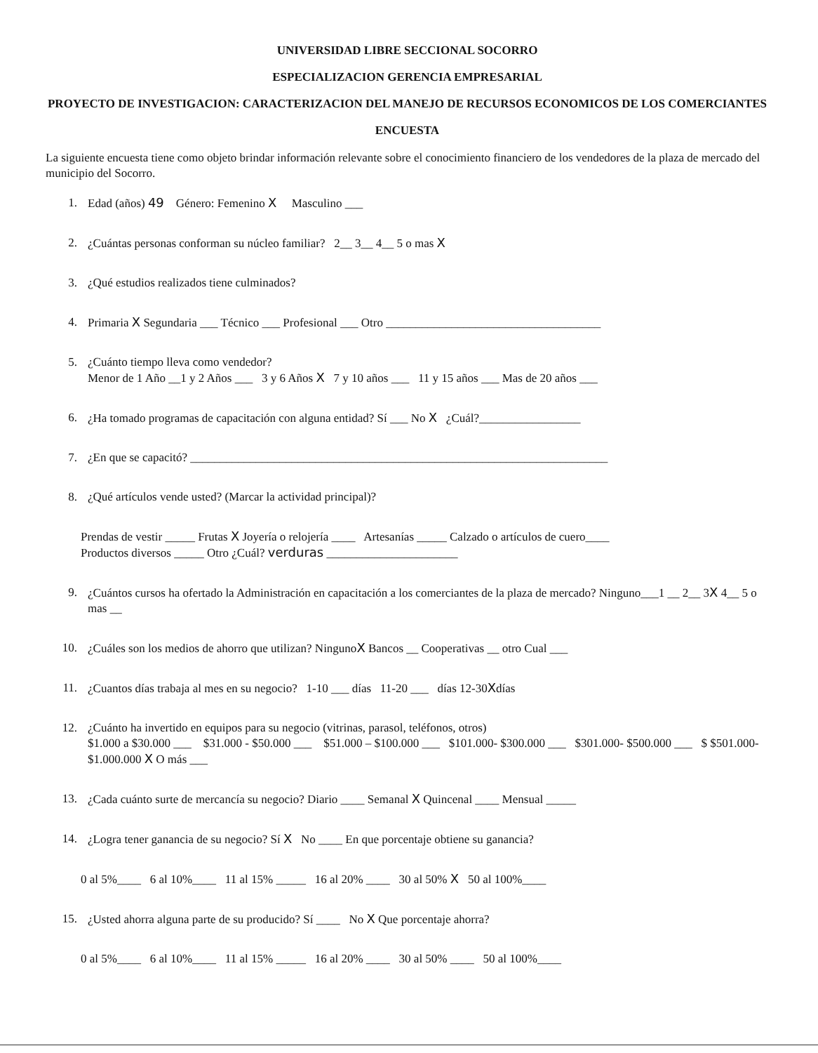UNIVERSIDAD LIBRE SECCIONAL SOCORRO
ESPECIALIZACION GERENCIA EMPRESARIAL
PROYECTO DE INVESTIGACION: CARACTERIZACION DEL MANEJO DE RECURSOS ECONOMICOS DE LOS COMERCIANTES
ENCUESTA
La siguiente encuesta tiene como objeto brindar información relevante sobre el conocimiento financiero de los vendedores de la plaza de mercado del municipio del Socorro.
1. Edad (años) 49 Género: Femenino X Masculino ___
2. ¿Cuántas personas conforman su núcleo familiar? 2__ 3__ 4__ 5 o mas X
3. ¿Qué estudios realizados tiene culminados?
4. Primaria X Segundaria ___ Técnico ___ Profesional ___ Otro ____________________________________
5. ¿Cuánto tiempo lleva como vendedor?
Menor de 1 Año __1 y 2 Años ___ 3 y 6 Años X 7 y 10 años ___ 11 y 15 años ___ Mas de 20 años ___
6. ¿Ha tomado programas de capacitación con alguna entidad? Sí ___ No X ¿Cuál?_________________
7. ¿En que se capacitó? ______________________________________________________________________
8. ¿Qué artículos vende usted? (Marcar la actividad principal)?
Prendas de vestir _____ Frutas X Joyería o relojería ____ Artesanías _____ Calzado o artículos de cuero____
Productos diversos _____ Otro ¿Cuál? verduras ______________________
9. ¿Cuántos cursos ha ofertado la Administración en capacitación a los comerciantes de la plaza de mercado? Ninguno___1 __ 2__ 3X 4__ 5 o mas __
10. ¿Cuáles son los medios de ahorro que utilizan? NingunoX Bancos __ Cooperativas __ otro Cual ___
11. ¿Cuantos días trabaja al mes en su negocio? 1-10 ___ días 11-20 ___ días 12-30Xdías
12. ¿Cuánto ha invertido en equipos para su negocio (vitrinas, parasol, teléfonos, otros)
$1.000 a $30.000 ___ $31.000 - $50.000 ___ $51.000 – $100.000 ___ $101.000- $300.000 ___ $301.000- $500.000 ___ $ $501.000- $1.000.000 X O más ___
13. ¿Cada cuánto surte de mercancía su negocio? Diario ____ Semanal X Quincenal ____ Mensual _____
14. ¿Logra tener ganancia de su negocio? Sí X No ____ En que porcentaje obtiene su ganancia?
0 al 5%____ 6 al 10%____ 11 al 15% _____ 16 al 20% ____ 30 al 50% X 50 al 100%____
15. ¿Usted ahorra alguna parte de su producido? Sí ____ No X Que porcentaje ahorra?
0 al 5%____ 6 al 10%____ 11 al 15% _____ 16 al 20% ____ 30 al 50% ____ 50 al 100%____